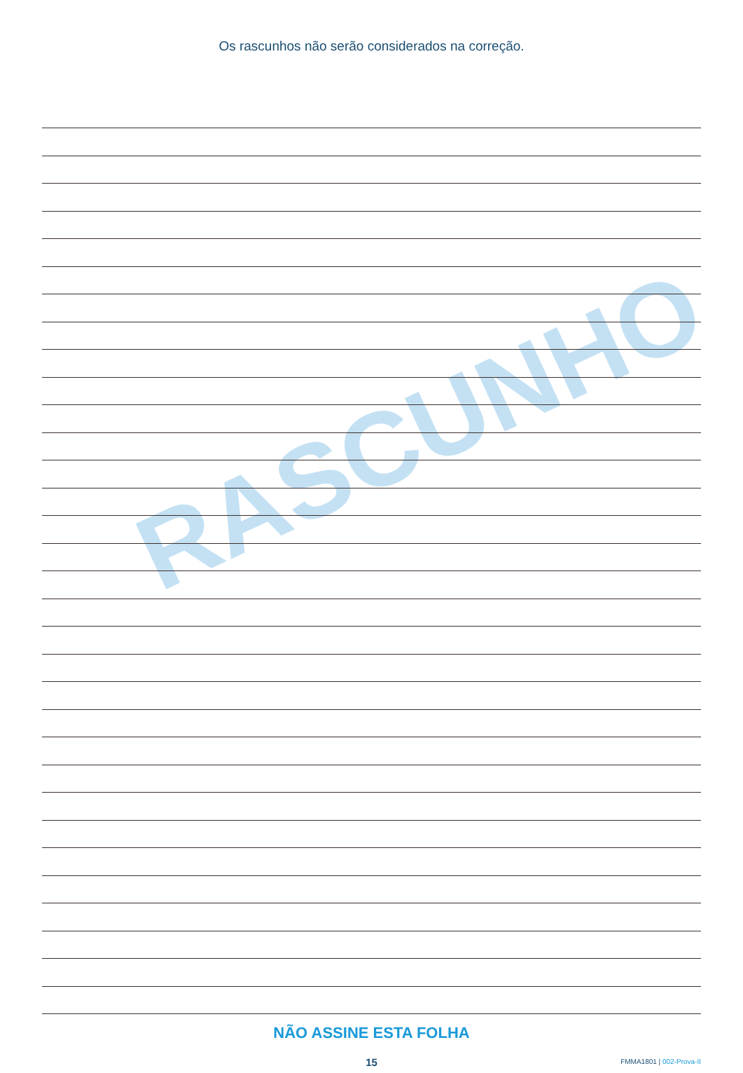RASCUNHO
Os rascunhos não serão considerados na correção.
NÃO ASSINE ESTA FOLHA
15
FMMA1801 | 002-Prova-II